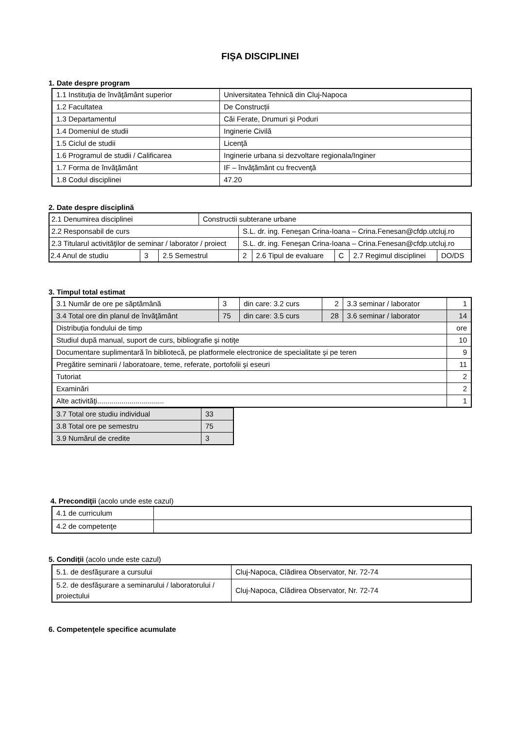FIŞA DISCIPLINEI
1. Date despre program
| 1.1 Instituţia de învăţământ superior | Universitatea Tehnică din Cluj-Napoca |
| 1.2 Facultatea | De Construcții |
| 1.3 Departamentul | Căi Ferate, Drumuri şi Poduri |
| 1.4 Domeniul de studii | Inginerie Civilă |
| 1.5 Ciclul de studii | Licenţă |
| 1.6 Programul de studii / Calificarea | Inginerie urbana si dezvoltare regionala/Inginer |
| 1.7 Forma de învăţământ | IF – învăţământ cu frecvenţă |
| 1.8 Codul disciplinei | 47.20 |
2. Date despre disciplină
| 2.1 Denumirea disciplinei | | | Constructii subterane urbane | | | | | |
| 2.2 Responsabil de curs | | | | S.L. dr. ing. Feneşan Crina-Ioana – Crina.Fenesan@cfdp.utcluj.ro | | | | |
| 2.3 Titularul activităţilor de seminar / laborator / proiect | | | | S.L. dr. ing. Feneşan Crina-Ioana – Crina.Fenesan@cfdp.utcluj.ro | | | | |
| 2.4 Anul de studiu | 3 | 2.5 Semestrul | | 2 | 2.6 Tipul de evaluare | C | 2.7 Regimul disciplinei | DO/DS |
3. Timpul total estimat
| 3.1 Număr de ore pe săptămână | 3 | din care: 3.2 curs | 2 | 3.3 seminar / laborator | 1 |
| 3.4 Total ore din planul de învăţământ | 75 | din care: 3.5 curs | 28 | 3.6 seminar / laborator | 14 |
| Distribuţia fondului de timp | | | | | ore |
| Studiul după manual, suport de curs, bibliografie şi notiţe | | | | | 10 |
| Documentare suplimentară în bibliotecă, pe platformele electronice de specialitate şi pe teren | | | | | 9 |
| Pregătire seminarii / laboratoare, teme, referate, portofolii şi eseuri | | | | | 11 |
| Tutoriat | | | | | 2 |
| Examinări | | | | | 2 |
| Alte activităţi................................. | | | | | 1 |
| 3.7 Total ore studiu individual | 33 |
| 3.8 Total ore pe semestru | 75 |
| 3.9 Numărul de credite | 3 |
4. Precondiţii (acolo unde este cazul)
| 4.1 de curriculum | |
| 4.2 de competenţe | |
5. Condiţii (acolo unde este cazul)
| 5.1. de desfăşurare a cursului | Cluj-Napoca, Clădirea Observator, Nr. 72-74 |
| 5.2. de desfăşurare a seminarului / laboratorului / proiectului | Cluj-Napoca, Clădirea Observator, Nr. 72-74 |
6. Competenţele specifice acumulate